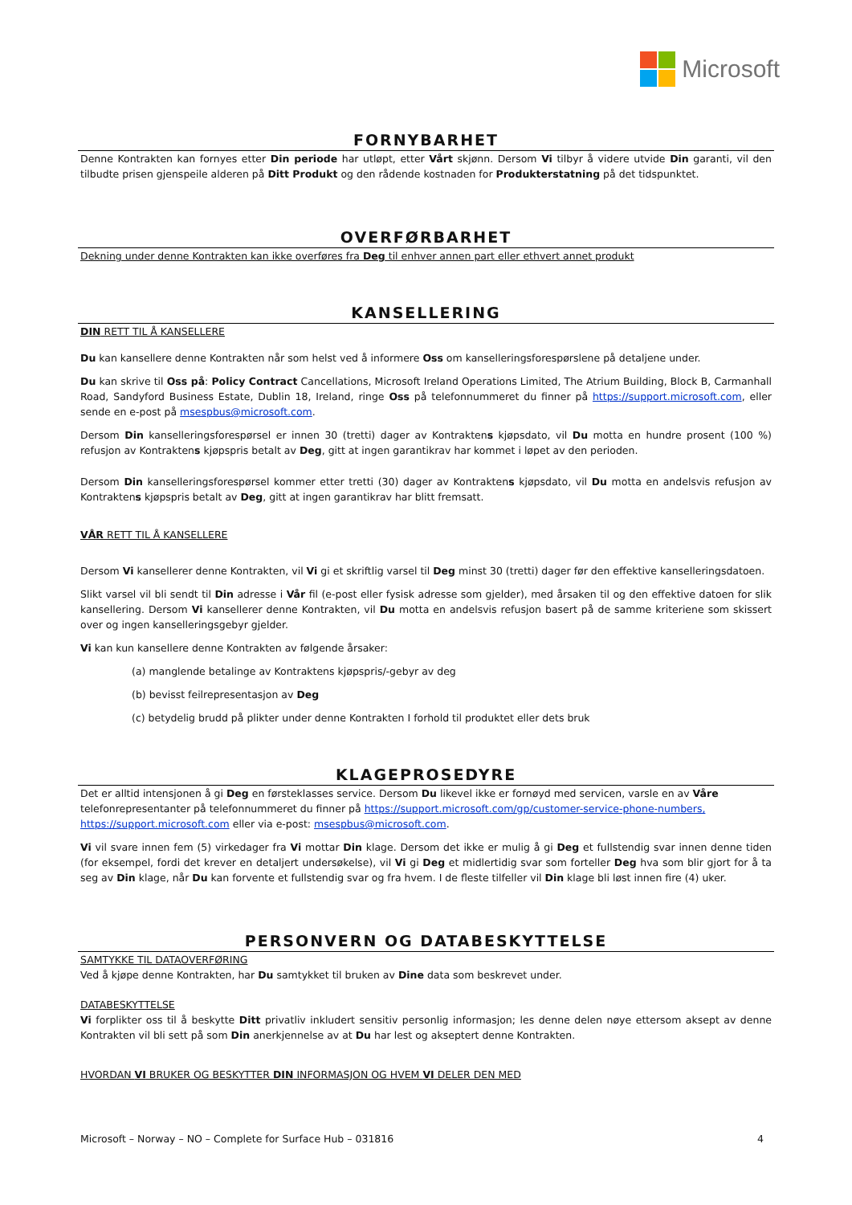Microsoft
FORNYBARHET
Denne Kontrakten kan fornyes etter Din periode har utløpt, etter Vårt skjønn. Dersom Vi tilbyr å videre utvide Din garanti, vil den tilbudte prisen gjenspeile alderen på Ditt Produkt og den rådende kostnaden for Produkterstatning på det tidspunktet.
OVERFØRBARHET
Dekning under denne Kontrakten kan ikke overføres fra Deg til enhver annen part eller ethvert annet produkt
KANSELLERING
DIN RETT TIL Å KANSELLERE
Du kan kansellere denne Kontrakten når som helst ved å informere Oss om kanselleringsforespørslene på detaljene under.
Du kan skrive til Oss på: Policy Contract Cancellations, Microsoft Ireland Operations Limited, The Atrium Building, Block B, Carmanhall Road, Sandyford Business Estate, Dublin 18, Ireland, ringe Oss på telefonnummeret du finner på https://support.microsoft.com, eller sende en e-post på msespbus@microsoft.com.
Dersom Din kanselleringsforespørsel er innen 30 (tretti) dager av Kontraktens kjøpsdato, vil Du motta en hundre prosent (100 %) refusjon av Kontraktens kjøpspris betalt av Deg, gitt at ingen garantikrav har kommet i løpet av den perioden.
Dersom Din kanselleringsforespørsel kommer etter tretti (30) dager av Kontraktens kjøpsdato, vil Du motta en andelsvis refusjon av Kontraktens kjøpspris betalt av Deg, gitt at ingen garantikrav har blitt fremsatt.
VÅR RETT TIL Å KANSELLERE
Dersom Vi kansellerer denne Kontrakten, vil Vi gi et skriftlig varsel til Deg minst 30 (tretti) dager før den effektive kanselleringsdatoen.
Slikt varsel vil bli sendt til Din adresse i Vår fil (e-post eller fysisk adresse som gjelder), med årsaken til og den effektive datoen for slik kansellering. Dersom Vi kansellerer denne Kontrakten, vil Du motta en andelsvis refusjon basert på de samme kriteriene som skissert over og ingen kanselleringsgebyr gjelder.
Vi kan kun kansellere denne Kontrakten av følgende årsaker:
(a) manglende betalinge av Kontraktens kjøpspris/-gebyr av deg
(b) bevisst feilrepresentasjon av Deg
(c) betydelig brudd på plikter under denne Kontrakten I forhold til produktet eller dets bruk
KLAGEPROSEDYRE
Det er alltid intensjonen å gi Deg en førsteklasses service. Dersom Du likevel ikke er fornøyd med servicen, varsle en av Våre telefonrepresentanter på telefonnummeret du finner på https://support.microsoft.com/gp/customer-service-phone-numbers, https://support.microsoft.com eller via e-post: msespbus@microsoft.com.
Vi vil svare innen fem (5) virkedager fra Vi mottar Din klage. Dersom det ikke er mulig å gi Deg et fullstendig svar innen denne tiden (for eksempel, fordi det krever en detaljert undersøkelse), vil Vi gi Deg et midlertidig svar som forteller Deg hva som blir gjort for å ta seg av Din klage, når Du kan forvente et fullstendig svar og fra hvem. I de fleste tilfeller vil Din klage bli løst innen fire (4) uker.
PERSONVERN OG DATABESKYTTELSE
SAMTYKKE TIL DATAOVERFØRING
Ved å kjøpe denne Kontrakten, har Du samtykket til bruken av Dine data som beskrevet under.
DATABESKYTTELSE
Vi forplikter oss til å beskytte Ditt privatliv inkludert sensitiv personlig informasjon; les denne delen nøye ettersom aksept av denne Kontrakten vil bli sett på som Din anerkjennelse av at Du har lest og akseptert denne Kontrakten.
HVORDAN VI BRUKER OG BESKYTTER DIN INFORMASJON OG HVEM VI DELER DEN MED
Microsoft – Norway – NO – Complete for Surface Hub – 031816 4